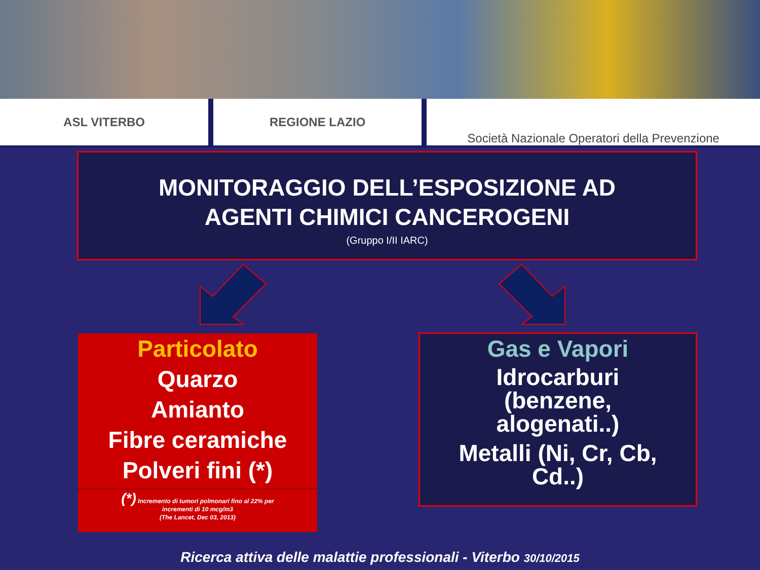ASL VITERBO REGIONE LAZIO Società Nazionale Operatori della Prevenzione
MONITORAGGIO DELL’ESPOSIZIONE AD
AGENTI CHIMICI CANCEROGENI
(Gruppo I/II IARC)
Particolato
Quarzo
Amianto
Fibre ceramiche
Polveri fini (*)
(*) Incremento di tumori polmonari fino al 22% per
incrementi di 10 mcg/m3
(The Lancet, Dec 03, 2013)
Gas e Vapori
Idrocarburi
(benzene,
alogenati..)
Metalli (Ni, Cr, Cb,
Cd..)
Ricerca attiva delle malattie professionali - Viterbo 30/10/2015